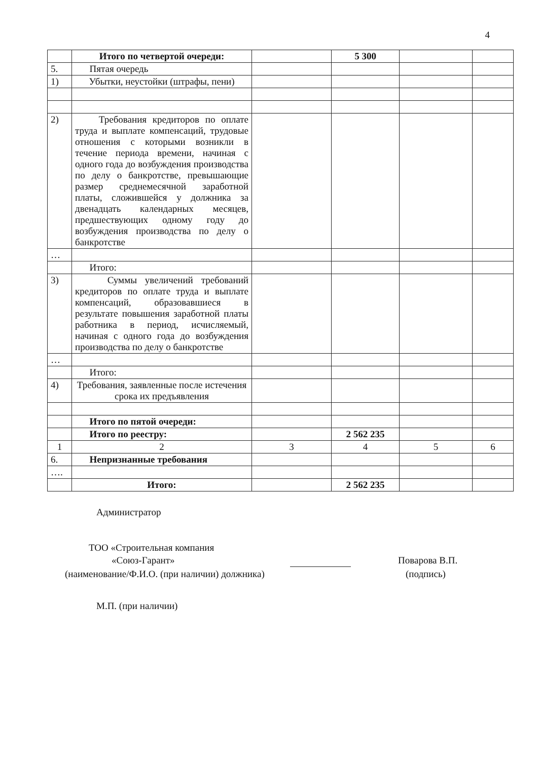4
| | Итого по четвертой очереди: | | 5 300 | | |
| 5. | Пятая очередь | | | | |
| 1) | Убытки, неустойки (штрафы, пени) | | | | |
| 2) | Требования кредиторов по оплате труда и выплате компенсаций, трудовые отношения с которыми возникли в течение периода времени, начиная с одного года до возбуждения производства по делу о банкротстве, превышающие размер среднемесячной заработной платы, сложившейся у должника за двенадцать календарных месяцев, предшествующих одному году до возбуждения производства по делу о банкротстве | | | | |
| … | | | | | |
| | Итого: | | | | |
| 3) | Суммы увеличений требований кредиторов по оплате труда и выплате компенсаций, образовавшиеся в результате повышения заработной платы работника в период, исчисляемый, начиная с одного года до возбуждения производства по делу о банкротстве | | | | |
| … | | | | | |
| | Итого: | | | | |
| 4) | Требования, заявленные после истечения срока их предъявления | | | | |
| | Итого по пятой очереди: | | | | |
| | Итого по реестру: | | 2 562 235 | | |
| 1 | 2 | 3 | 4 | 5 | 6 |
| 6. | Непризнанные требования | | | | |
| …. | | | | | |
| | Итого: | | 2 562 235 | | |
Администратор
ТОО «Строительная компания
«Союз-Гарант» Поварова В.П.
(наименование/Ф.И.О. (при наличии) должника)
(подпись)
М.П. (при наличии)